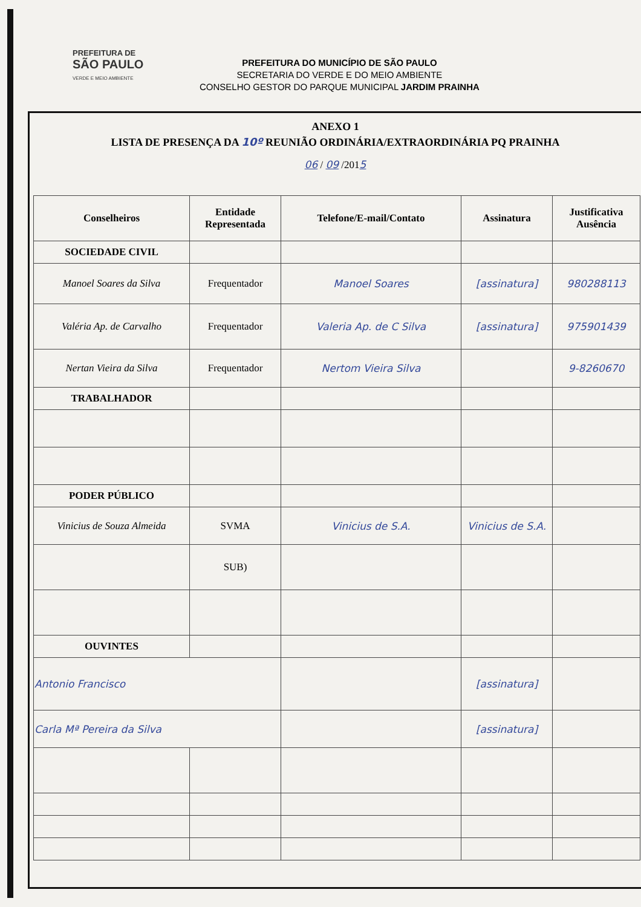PREFEITURA DE
SÃO PAULO
VERDE E MEIO AMBIENTE
PREFEITURA DO MUNICÍPIO DE SÃO PAULO
SECRETARIA DO VERDE E DO MEIO AMBIENTE
CONSELHO GESTOR DO PARQUE MUNICIPAL JARDIM PRAINHA
ANEXO 1
LISTA DE PRESENÇA DA 10º REUNIÃO ORDINÁRIA/EXTRAORDINÁRIA PQ PRAINHA
06 / 09 /2015
| Conselheiros | Entidade Representada | Telefone/E-mail/Contato | Assinatura | Justificativa Ausência |
| --- | --- | --- | --- | --- |
| SOCIEDADE CIVIL | | | | |
| Manoel Soares da Silva | Frequentador | Manoel Soares | [assinatura] | 980288113 |
| Valéria Ap. de Carvalho | Frequentador | Valeria Ap. de C Silva | [assinatura] | 975901439 |
| Nertan Vieira da Silva | Frequentador | Nertom Vieira Silva | | 9-8260670 |
| TRABALHADOR | | | | |
| PODER PÚBLICO | | | | |
| Vinicius de Souza Almeida | SVMA | Vinicius de S.A. | Vinicius de S.A. | |
| | SUB) | | | |
| OUVINTES | | | | |
| Antonio Francisco | | | [assinatura] | |
| Carla Mª Pereira da Silva | | | [assinatura] | |